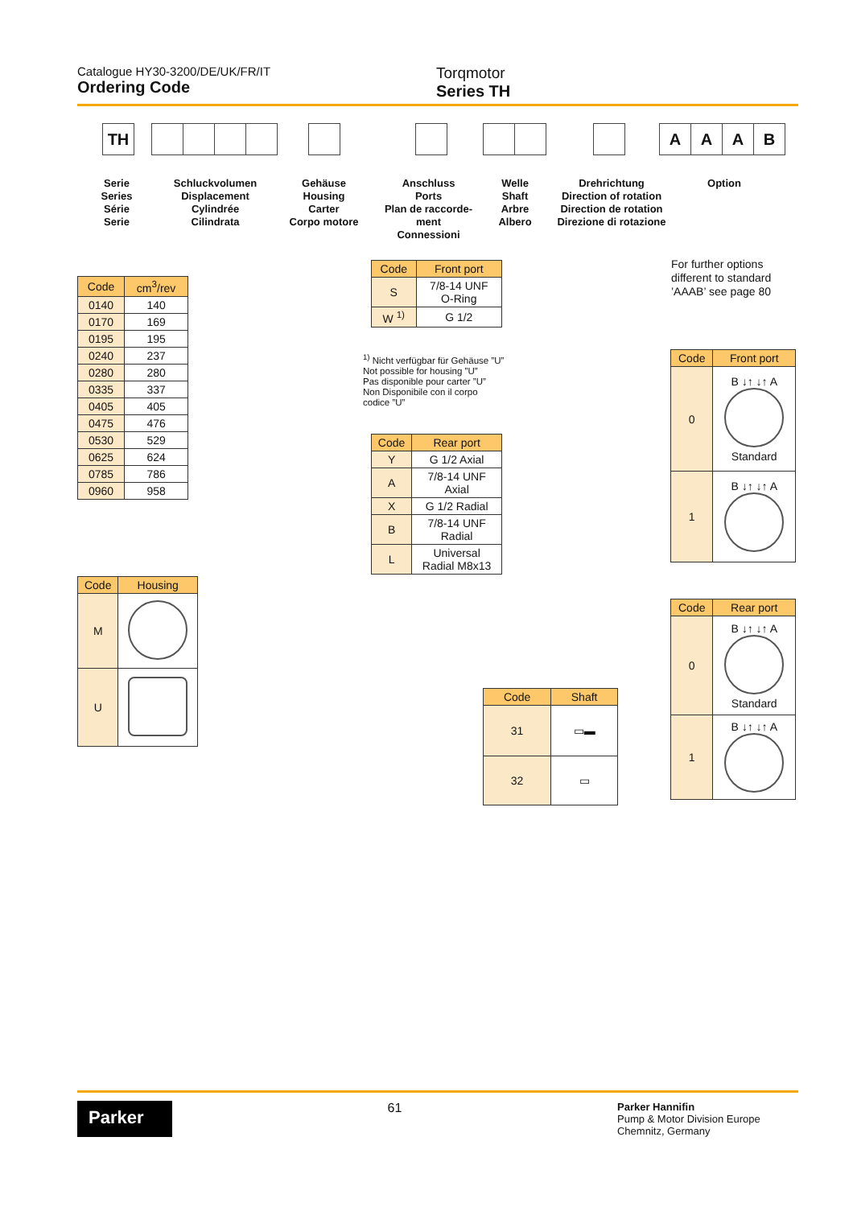Catalogue HY30-3200/DE/UK/FR/IT
Ordering Code
Torqmotor
Series TH
TH AAAB
Serie
Series
Série
Serie
Schluckvolumen
Displacement
Cylindrée
Cilindrata
Gehäuse
Housing
Carter
Corpo motore
Anschluss
Ports
Plan de raccorde-
ment
Connessioni
Welle
Shaft
Arbre
Albero
Drehrichtung
Direction of rotation
Direction de rotation
Direzione di rotazione
Option
For further options
different to standard
’AAAB’ see page 80
| Code | cm<sup>3</sup>/rev |
| --- | --- |
| 0140 | 140 |
| 0170 | 169 |
| 0195 | 195 |
| 0240 | 237 |
| 0280 | 280 |
| 0335 | 337 |
| 0405 | 405 |
| 0475 | 476 |
| 0530 | 529 |
| 0625 | 624 |
| 0785 | 786 |
| 0960 | 958 |
| Code | Front port |
| --- | --- |
| S | 7/8-14 UNF O-Ring |
| W <sup>1)</sup> | G 1/2 |
<sup>1)</sup> Nicht verfügbar für Gehäuse ”U”
Not possible for housing ”U”
Pas disponible pour carter ”U”
Non Disponibile con il corpo
codice ”U”
| Code | Rear port |
| --- | --- |
| Y | G 1/2 Axial |
| A | 7/8-14 UNF Axial |
| X | G 1/2 Radial |
| B | 7/8-14 UNF Radial |
| L | Universal Radial M8x13 |
| Code | Housing |
| --- | --- |
| M | |
| U | |
| Code | Shaft |
| --- | --- |
| 31 | ▭▬ |
| 32 | ▭ |
| Code | Front port |
| --- | --- |
| 0 | B ↓↑ ↓↑ A Standard |
| 1 | B ↓↑ ↓↑ A |
| Code | Rear port |
| --- | --- |
| 0 | B ↓↑ ↓↑ A Standard |
| 1 | B ↓↑ ↓↑ A |
Parker
61
Parker Hannifin
Pump & Motor Division Europe
Chemnitz, Germany